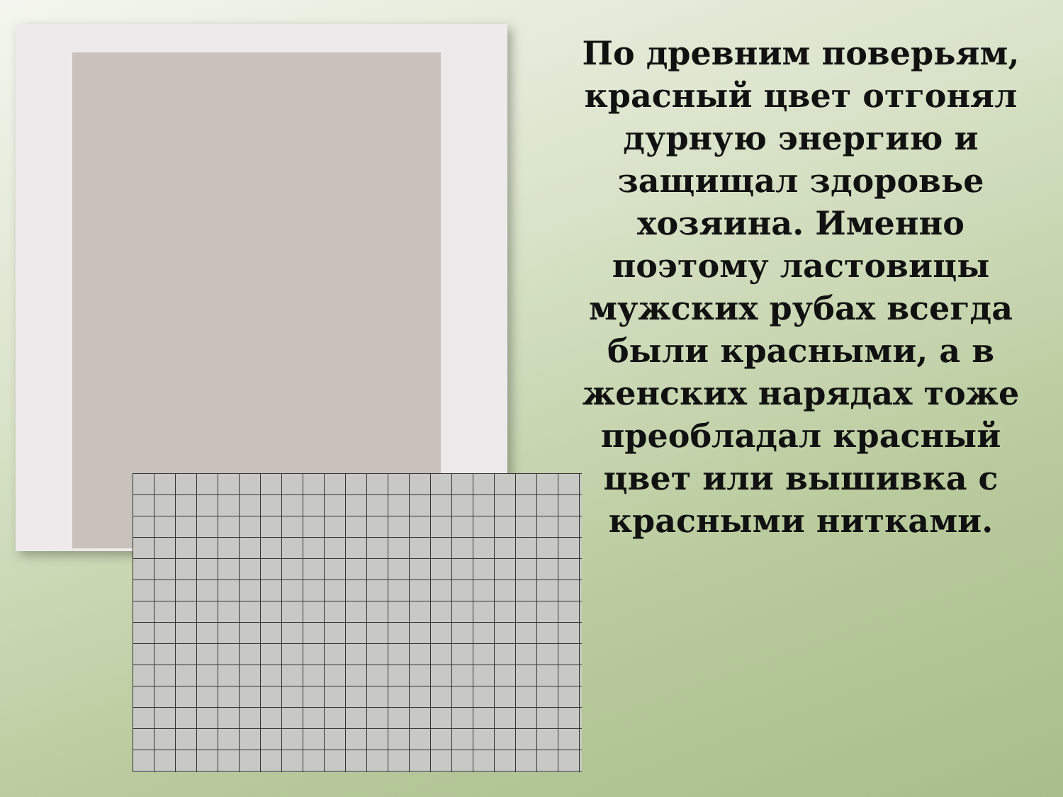По древним поверьям, красный цвет отгонял дурную энергию и защищал здоровье хозяина. Именно поэтому ластовицы мужских рубах всегда были красными, а в женских нарядах тоже преобладал красный цвет или вышивка с красными нитками.